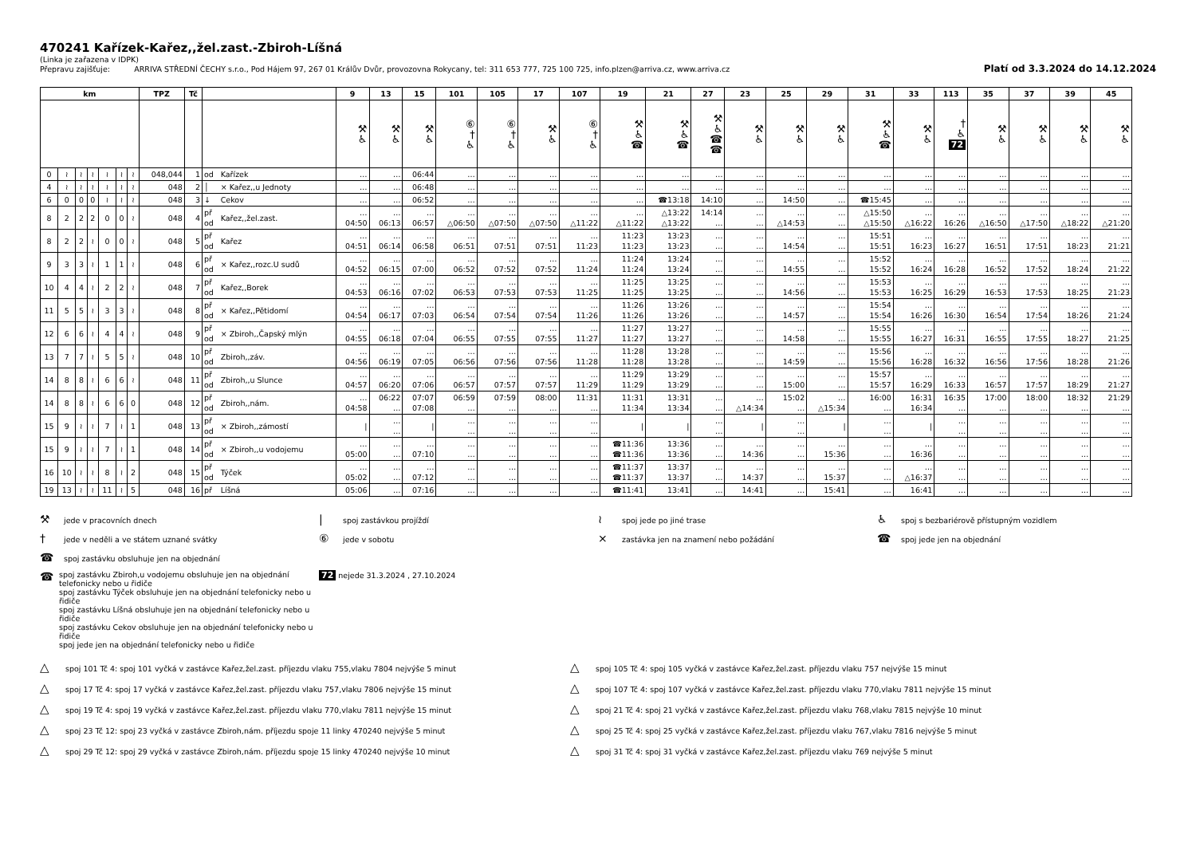470241 Kařízek-Kařez,,žel.zast.-Zbiroh-Líšná
(Linka je zařazena v IDPK)
Přepravu zajišťuje: ARRIVA STŘEDNÍ ČECHY s.r.o., Pod Hájem 97, 267 01 Králův Dvůr, provozovna Rokycany, tel: 311 653 777, 725 100 725, info.plzen@arriva.cz, www.arriva.cz
Platí od 3.3.2024 do 14.12.2024
| km | | | | | | | TPZ | Tč | | | 9 | 13 | 15 | 101 | 105 | 17 | 107 | 19 | 21 | 27 | 23 | 25 | 29 | 31 | 33 | 113 | 35 | 37 | 39 | 45 |
| --- | --- | --- | --- | --- | --- | --- | --- | --- | --- | --- | --- | --- | --- | --- | --- | --- | --- | --- | --- | --- | --- | --- | --- | --- | --- | --- | --- | --- | --- | --- |
| | | | | | | | | | | | ⚒ ♿ | ⚒ ♿ | ⚒ ♿ | ⑥ † ♿ | ⑥ † ♿ | ⚒ ♿ | ⑥ † ♿ | ⚒ ♿ ☎ | ⚒ ♿ ☎ | ⚒ ♿ ☎ ☎ | ⚒ ♿ | ⚒ ♿ | ⚒ ♿ | ⚒ ♿ ☎ | ⚒ ♿ | † ♿ 72 | ⚒ ♿ | ⚒ ♿ | ⚒ ♿ | ⚒ ♿ |
| 0 | ≀ | ≀ | ≀ | ≀ | ≀ | ≀ | 048,044 | 1 | od | Kařízek | … | … | 06:44 | … | … | … | … | … | … | … | … | … | … | … | … | … | … | … | … | … |
| 4 | ≀ | ≀ | ≀ | ≀ | ≀ | ≀ | 048 | 2 | │ | × Kařez,,u Jednoty | … | … | 06:48 | … | … | … | … | … | … | … | … | … | … | … | … | … | … | … | … | … |
| 6 | 0 | 0 | 0 | ≀ | ≀ | ≀ | 048 | 3 | ↓ | Cekov | … | … | 06:52 | … | … | … | … | … | ☎13:18 | 14:10 | … | 14:50 | … | ☎15:45 | … | … | … | … | … | … |
| 8 | 2 | 2 | 2 | 0 | 0 | ≀ | 048 | 4 | př od | Kařez,,žel.zast. | … 04:50 | … 06:13 | … 06:57 | … △06:50 | … △07:50 | … △07:50 | … △11:22 | … △11:22 | △13:22 △13:22 | 14:14 … | … … | … △14:53 | … … | △15:50 △15:50 | … △16:22 | … 16:26 | … △16:50 | … △17:50 | … △18:22 | … △21:20 |
| 8 | 2 | 2 | ≀ | 0 | 0 | ≀ | 048 | 5 | př od | Kařez | … 04:51 | … 06:14 | … 06:58 | … 06:51 | … 07:51 | … 07:51 | … 11:23 | 11:23 11:23 | 13:23 13:23 | … … | … … | … 14:54 | … … | 15:51 15:51 | … 16:23 | … 16:27 | … 16:51 | … 17:51 | … 18:23 | … 21:21 |
| 9 | 3 | 3 | ≀ | 1 | 1 | ≀ | 048 | 6 | př od | × Kařez,,rozc.U sudů | … 04:52 | … 06:15 | … 07:00 | … 06:52 | … 07:52 | … 07:52 | … 11:24 | 11:24 11:24 | 13:24 13:24 | … … | … … | … 14:55 | … … | 15:52 15:52 | … 16:24 | … 16:28 | … 16:52 | … 17:52 | … 18:24 | … 21:22 |
| 10 | 4 | 4 | ≀ | 2 | 2 | ≀ | 048 | 7 | př od | Kařez,,Borek | … 04:53 | … 06:16 | … 07:02 | … 06:53 | … 07:53 | … 07:53 | … 11:25 | 11:25 11:25 | 13:25 13:25 | … … | … … | … 14:56 | … … | 15:53 15:53 | … 16:25 | … 16:29 | … 16:53 | … 17:53 | … 18:25 | … 21:23 |
| 11 | 5 | 5 | ≀ | 3 | 3 | ≀ | 048 | 8 | př od | × Kařez,,Pětidomí | … 04:54 | … 06:17 | … 07:03 | … 06:54 | … 07:54 | … 07:54 | … 11:26 | 11:26 11:26 | 13:26 13:26 | … … | … … | … 14:57 | … … | 15:54 15:54 | … 16:26 | … 16:30 | … 16:54 | … 17:54 | … 18:26 | … 21:24 |
| 12 | 6 | 6 | ≀ | 4 | 4 | ≀ | 048 | 9 | př od | × Zbiroh,,Čapský mlýn | … 04:55 | … 06:18 | … 07:04 | … 06:55 | … 07:55 | … 07:55 | … 11:27 | 11:27 11:27 | 13:27 13:27 | … … | … … | … 14:58 | … … | 15:55 15:55 | … 16:27 | … 16:31 | … 16:55 | … 17:55 | … 18:27 | … 21:25 |
| 13 | 7 | 7 | ≀ | 5 | 5 | ≀ | 048 | 10 | př od | Zbiroh,,záv. | … 04:56 | … 06:19 | … 07:05 | … 06:56 | … 07:56 | … 07:56 | … 11:28 | 11:28 11:28 | 13:28 13:28 | … … | … … | … 14:59 | … … | 15:56 15:56 | … 16:28 | … 16:32 | … 16:56 | … 17:56 | … 18:28 | … 21:26 |
| 14 | 8 | 8 | ≀ | 6 | 6 | ≀ | 048 | 11 | př od | Zbiroh,,u Slunce | … 04:57 | … 06:20 | … 07:06 | … 06:57 | … 07:57 | … 07:57 | … 11:29 | 11:29 11:29 | 13:29 13:29 | … … | … … | … 15:00 | … … | 15:57 15:57 | … 16:29 | … 16:33 | … 16:57 | … 17:57 | … 18:29 | … 21:27 |
| 14 | 8 | 8 | ≀ | 6 | 6 | 0 | 048 | 12 | př od | Zbiroh,,nám. | … 04:58 | 06:22 … | 07:07 07:08 | 06:59 … | 07:59 … | 08:00 … | 11:31 … | 11:31 11:34 | 13:31 13:34 | … … | … △14:34 | 15:02 … | … △15:34 | 16:00 … | 16:31 16:34 | 16:35 … | 17:00 … | 18:00 … | 18:32 … | 21:29 … |
| 15 | 9 | ≀ | ≀ | 7 | ≀ | 1 | 048 | 13 | př od | × Zbiroh,,zámostí | / | … … | / | … … | … … | … … | … … | / | / | … … | / | … … | / | … … | / | … … | … … | … … | … … | … … |
| 15 | 9 | ≀ | ≀ | 7 | ≀ | 1 | 048 | 14 | př od | × Zbiroh,,u vodojemu | … 05:00 | … … | … 07:10 | … … | … … | … … | … … | ☎11:36 ☎11:36 | 13:36 13:36 | … … | … 14:36 | … … | … 15:36 | … … | … 16:36 | … … | … … | … … | … … | … … |
| 16 | 10 | ≀ | ≀ | 8 | ≀ | 2 | 048 | 15 | př od | Týček | … 05:02 | … … | … 07:12 | … … | … … | … … | … … | ☎11:37 ☎11:37 | 13:37 13:37 | … … | … 14:37 | … … | … 15:37 | … … | … △16:37 | … … | … … | … … | … … | … … |
| 19 | 13 | ≀ | ≀ | 11 | ≀ | 5 | 048 | 16 | př | Líšná | 05:06 | … | 07:16 | … | … | … | … | ☎11:41 | 13:41 | … | 14:41 | … | 15:41 | … | 16:41 | … | … | … | … | … |
⚒ jede v pracovních dnech
| spoj zastávkou projíždí
≀ spoj jede po jiné trase
♿ spoj s bezbariérově přístupným vozidlem
† jede v neděli a ve státem uznané svátky
⑥ jede v sobotu
× zastávka jen na znamení nebo požádání
☎ spoj jede jen na objednání
☎ spoj zastávku obsluhuje jen na objednání
☎
spoj zastávku Zbiroh,u vodojemu obsluhuje jen na objednání telefonicky nebo u řidiče
spoj zastávku Týček obsluhuje jen na objednání telefonicky nebo u řidiče
spoj zastávku Líšná obsluhuje jen na objednání telefonicky nebo u řidiče
spoj zastávku Cekov obsluhuje jen na objednání telefonicky nebo u řidiče
spoj jede jen na objednání telefonicky nebo u řidiče
72 nejede 31.3.2024 , 27.10.2024
△ spoj 101 Tč 4: spoj 101 vyčká v zastávce Kařez,žel.zast. příjezdu vlaku 755,vlaku 7804 nejvýše 5 minut
△ spoj 105 Tč 4: spoj 105 vyčká v zastávce Kařez,žel.zast. příjezdu vlaku 757 nejvýše 15 minut
△ spoj 17 Tč 4: spoj 17 vyčká v zastávce Kařez,žel.zast. příjezdu vlaku 757,vlaku 7806 nejvýše 15 minut
△ spoj 107 Tč 4: spoj 107 vyčká v zastávce Kařez,žel.zast. příjezdu vlaku 770,vlaku 7811 nejvýše 15 minut
△ spoj 19 Tč 4: spoj 19 vyčká v zastávce Kařez,žel.zast. příjezdu vlaku 770,vlaku 7811 nejvýše 15 minut
△ spoj 21 Tč 4: spoj 21 vyčká v zastávce Kařez,žel.zast. příjezdu vlaku 768,vlaku 7815 nejvýše 10 minut
△ spoj 23 Tč 12: spoj 23 vyčká v zastávce Zbiroh,nám. příjezdu spoje 11 linky 470240 nejvýše 5 minut
△ spoj 25 Tč 4: spoj 25 vyčká v zastávce Kařez,žel.zast. příjezdu vlaku 767,vlaku 7816 nejvýše 5 minut
△ spoj 29 Tč 12: spoj 29 vyčká v zastávce Zbiroh,nám. příjezdu spoje 15 linky 470240 nejvýše 10 minut
△ spoj 31 Tč 4: spoj 31 vyčká v zastávce Kařez,žel.zast. příjezdu vlaku 769 nejvýše 5 minut